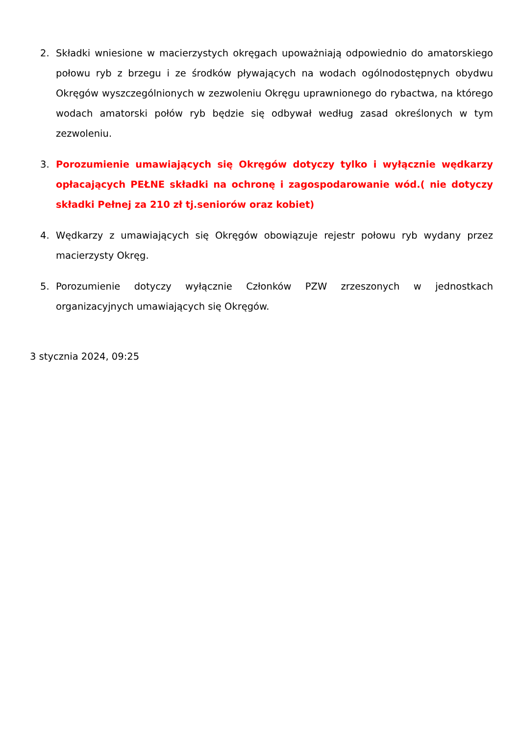2. Składki wniesione w macierzystych okręgach upoważniają odpowiednio do amatorskiego połowu ryb z brzegu i ze środków pływających na wodach ogólnodostępnych obydwu Okręgów wyszczególnionych w zezwoleniu Okręgu uprawnionego do rybactwa, na którego wodach amatorski połów ryb będzie się odbywał według zasad określonych w tym zezwoleniu.
3. Porozumienie umawiających się Okręgów dotyczy tylko i wyłącznie wędkarzy opłacających PEŁNE składki na ochronę i zagospodarowanie wód.( nie dotyczy składki Pełnej za 210 zł tj.seniorów oraz kobiet)
4. Wędkarzy z umawiających się Okręgów obowiązuje rejestr połowu ryb wydany przez macierzysty Okręg.
5. Porozumienie dotyczy wyłącznie Członków PZW zrzeszonych w jednostkach organizacyjnych umawiających się Okręgów.
3 stycznia 2024, 09:25